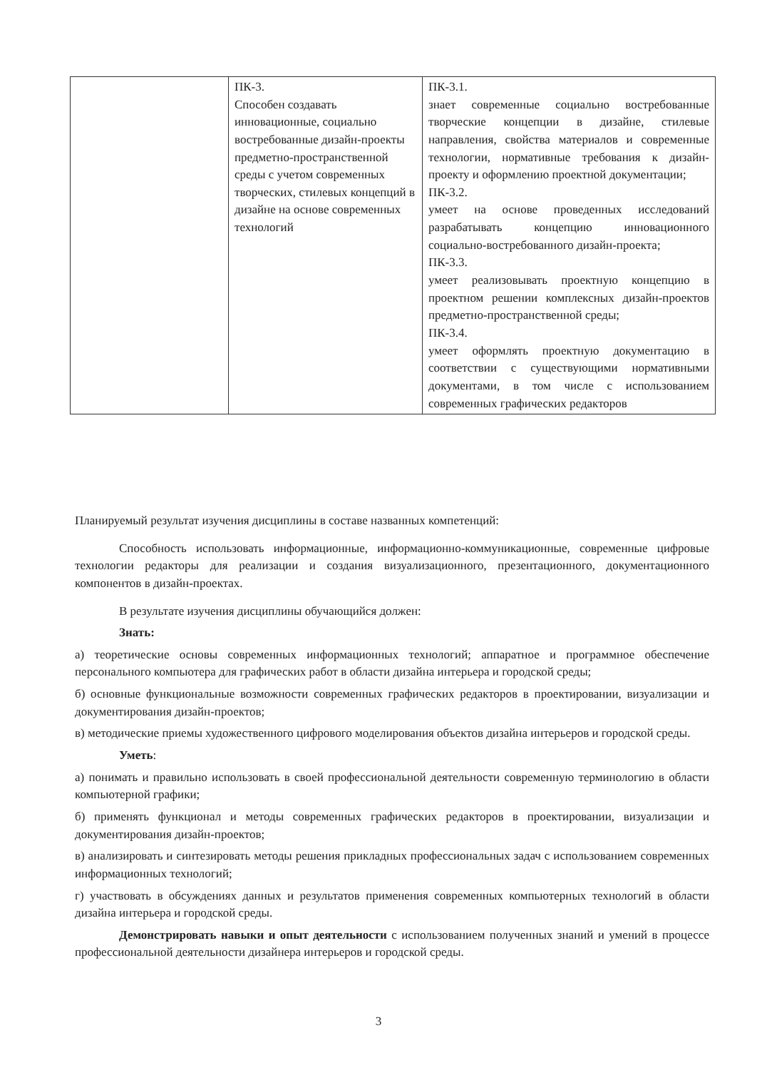| | ПК-3. Способен создавать инновационные, социально востребованные дизайн-проекты предметно-пространственной среды с учетом современных творческих, стилевых концепций в дизайне на основе современных технологий | ПК-3.1. знает современные социально востребованные творческие концепции в дизайне, стилевые направления, свойства материалов и современные технологии, нормативные требования к дизайн-проекту и оформлению проектной документации; ПК-3.2. умеет на основе проведенных исследований разрабатывать концепцию инновационного социально-востребованного дизайн-проекта; ПК-3.3. умеет реализовывать проектную концепцию в проектном решении комплексных дизайн-проектов предметно-пространственной среды; ПК-3.4. умеет оформлять проектную документацию в соответствии с существующими нормативными документами, в том числе с использованием современных графических редакторов |
Планируемый результат изучения дисциплины в составе названных компетенций:
Способность использовать информационные, информационно-коммуникационные, современные цифровые технологии редакторы для реализации и создания визуализационного, презентационного, документационного компонентов в дизайн-проектах.
В результате изучения дисциплины обучающийся должен:
Знать:
а) теоретические основы современных информационных технологий; аппаратное и программное обеспечение персонального компьютера для графических работ в области дизайна интерьера и городской среды;
б) основные функциональные возможности современных графических редакторов в проектировании, визуализации и документирования дизайн-проектов;
в) методические приемы художественного цифрового моделирования объектов дизайна интерьеров и городской среды.
Уметь:
а) понимать и правильно использовать в своей профессиональной деятельности современную терминологию в области компьютерной графики;
б) применять функционал и методы современных графических редакторов в проектировании, визуализации и документирования дизайн-проектов;
в) анализировать и синтезировать методы решения прикладных профессиональных задач с использованием современных информационных технологий;
г) участвовать в обсуждениях данных и результатов применения современных компьютерных технологий в области дизайна интерьера и городской среды.
Демонстрировать навыки и опыт деятельности с использованием полученных знаний и умений в процессе профессиональной деятельности дизайнера интерьеров и городской среды.
3